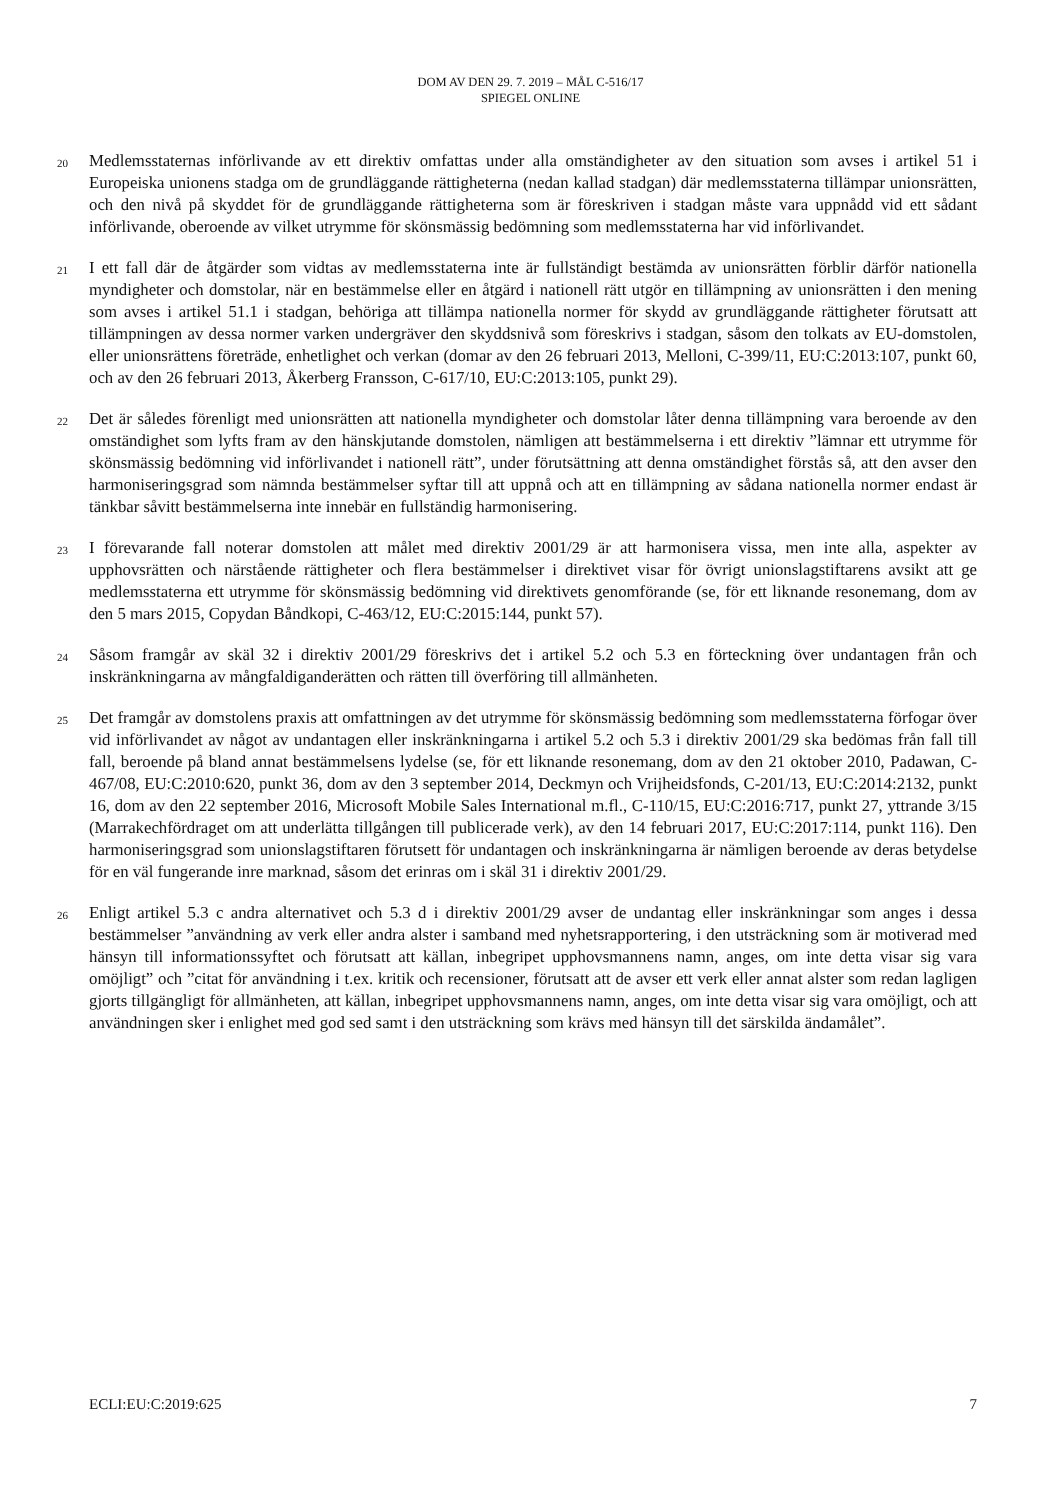DOM AV DEN 29. 7. 2019 – MÅL C-516/17
SPIEGEL ONLINE
20
Medlemsstaternas införlivande av ett direktiv omfattas under alla omständigheter av den situation som avses i artikel 51 i Europeiska unionens stadga om de grundläggande rättigheterna (nedan kallad stadgan) där medlemsstaterna tillämpar unionsrätten, och den nivå på skyddet för de grundläggande rättigheterna som är föreskriven i stadgan måste vara uppnådd vid ett sådant införlivande, oberoende av vilket utrymme för skönsmässig bedömning som medlemsstaterna har vid införlivandet.
21
I ett fall där de åtgärder som vidtas av medlemsstaterna inte är fullständigt bestämda av unionsrätten förblir därför nationella myndigheter och domstolar, när en bestämmelse eller en åtgärd i nationell rätt utgör en tillämpning av unionsrätten i den mening som avses i artikel 51.1 i stadgan, behöriga att tillämpa nationella normer för skydd av grundläggande rättigheter förutsatt att tillämpningen av dessa normer varken undergräver den skyddsnivå som föreskrivs i stadgan, såsom den tolkats av EU-domstolen, eller unionsrättens företräde, enhetlighet och verkan (domar av den 26 februari 2013, Melloni, C-399/11, EU:C:2013:107, punkt 60, och av den 26 februari 2013, Åkerberg Fransson, C-617/10, EU:C:2013:105, punkt 29).
22
Det är således förenligt med unionsrätten att nationella myndigheter och domstolar låter denna tillämpning vara beroende av den omständighet som lyfts fram av den hänskjutande domstolen, nämligen att bestämmelserna i ett direktiv ”lämnar ett utrymme för skönsmässig bedömning vid införlivandet i nationell rätt”, under förutsättning att denna omständighet förstås så, att den avser den harmoniseringsgrad som nämnda bestämmelser syftar till att uppnå och att en tillämpning av sådana nationella normer endast är tänkbar såvitt bestämmelserna inte innebär en fullständig harmonisering.
23
I förevarande fall noterar domstolen att målet med direktiv 2001/29 är att harmonisera vissa, men inte alla, aspekter av upphovsrätten och närstående rättigheter och flera bestämmelser i direktivet visar för övrigt unionslagstiftarens avsikt att ge medlemsstaterna ett utrymme för skönsmässig bedömning vid direktivets genomförande (se, för ett liknande resonemang, dom av den 5 mars 2015, Copydan Båndkopi, C-463/12, EU:C:2015:144, punkt 57).
24
Såsom framgår av skäl 32 i direktiv 2001/29 föreskrivs det i artikel 5.2 och 5.3 en förteckning över undantagen från och inskränkningarna av mångfaldiganderätten och rätten till överföring till allmänheten.
25
Det framgår av domstolens praxis att omfattningen av det utrymme för skönsmässig bedömning som medlemsstaterna förfogar över vid införlivandet av något av undantagen eller inskränkningarna i artikel 5.2 och 5.3 i direktiv 2001/29 ska bedömas från fall till fall, beroende på bland annat bestämmelsens lydelse (se, för ett liknande resonemang, dom av den 21 oktober 2010, Padawan, C-467/08, EU:C:2010:620, punkt 36, dom av den 3 september 2014, Deckmyn och Vrijheidsfonds, C-201/13, EU:C:2014:2132, punkt 16, dom av den 22 september 2016, Microsoft Mobile Sales International m.fl., C-110/15, EU:C:2016:717, punkt 27, yttrande 3/15 (Marrakechfördraget om att underlätta tillgången till publicerade verk), av den 14 februari 2017, EU:C:2017:114, punkt 116). Den harmoniseringsgrad som unionslagstiftaren förutsett för undantagen och inskränkningarna är nämligen beroende av deras betydelse för en väl fungerande inre marknad, såsom det erinras om i skäl 31 i direktiv 2001/29.
26
Enligt artikel 5.3 c andra alternativet och 5.3 d i direktiv 2001/29 avser de undantag eller inskränkningar som anges i dessa bestämmelser ”användning av verk eller andra alster i samband med nyhetsrapportering, i den utsträckning som är motiverad med hänsyn till informationssyftet och förutsatt att källan, inbegripet upphovsmannens namn, anges, om inte detta visar sig vara omöjligt” och ”citat för användning i t.ex. kritik och recensioner, förutsatt att de avser ett verk eller annat alster som redan lagligen gjorts tillgängligt för allmänheten, att källan, inbegripet upphovsmannens namn, anges, om inte detta visar sig vara omöjligt, och att användningen sker i enlighet med god sed samt i den utsträckning som krävs med hänsyn till det särskilda ändamålet”.
ECLI:EU:C:2019:625 7